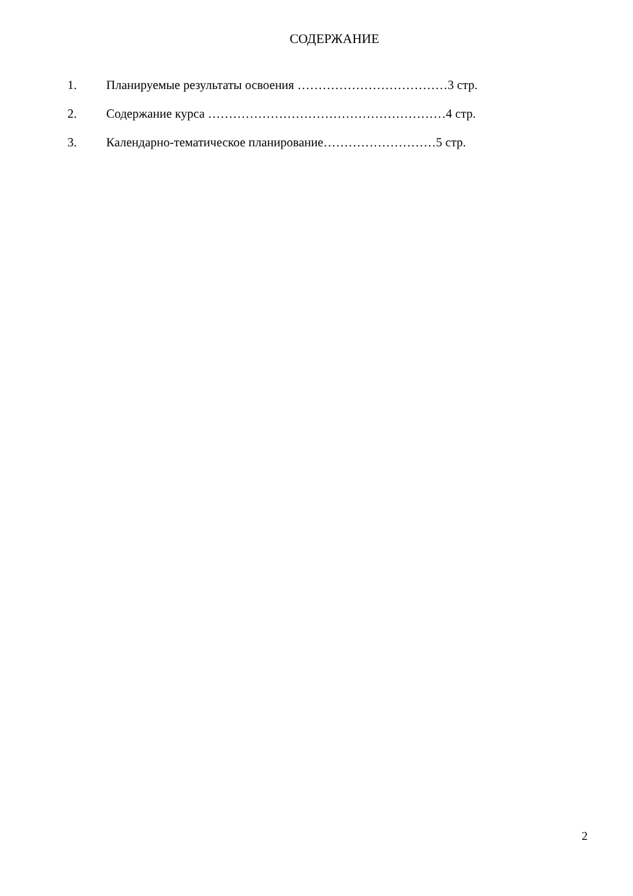СОДЕРЖАНИЕ
1. Планируемые результаты освоения ………………………………3 стр.
2. Содержание курса …………………………………………………4 стр.
3. Календарно-тематическое планирование………………………5 стр.
2